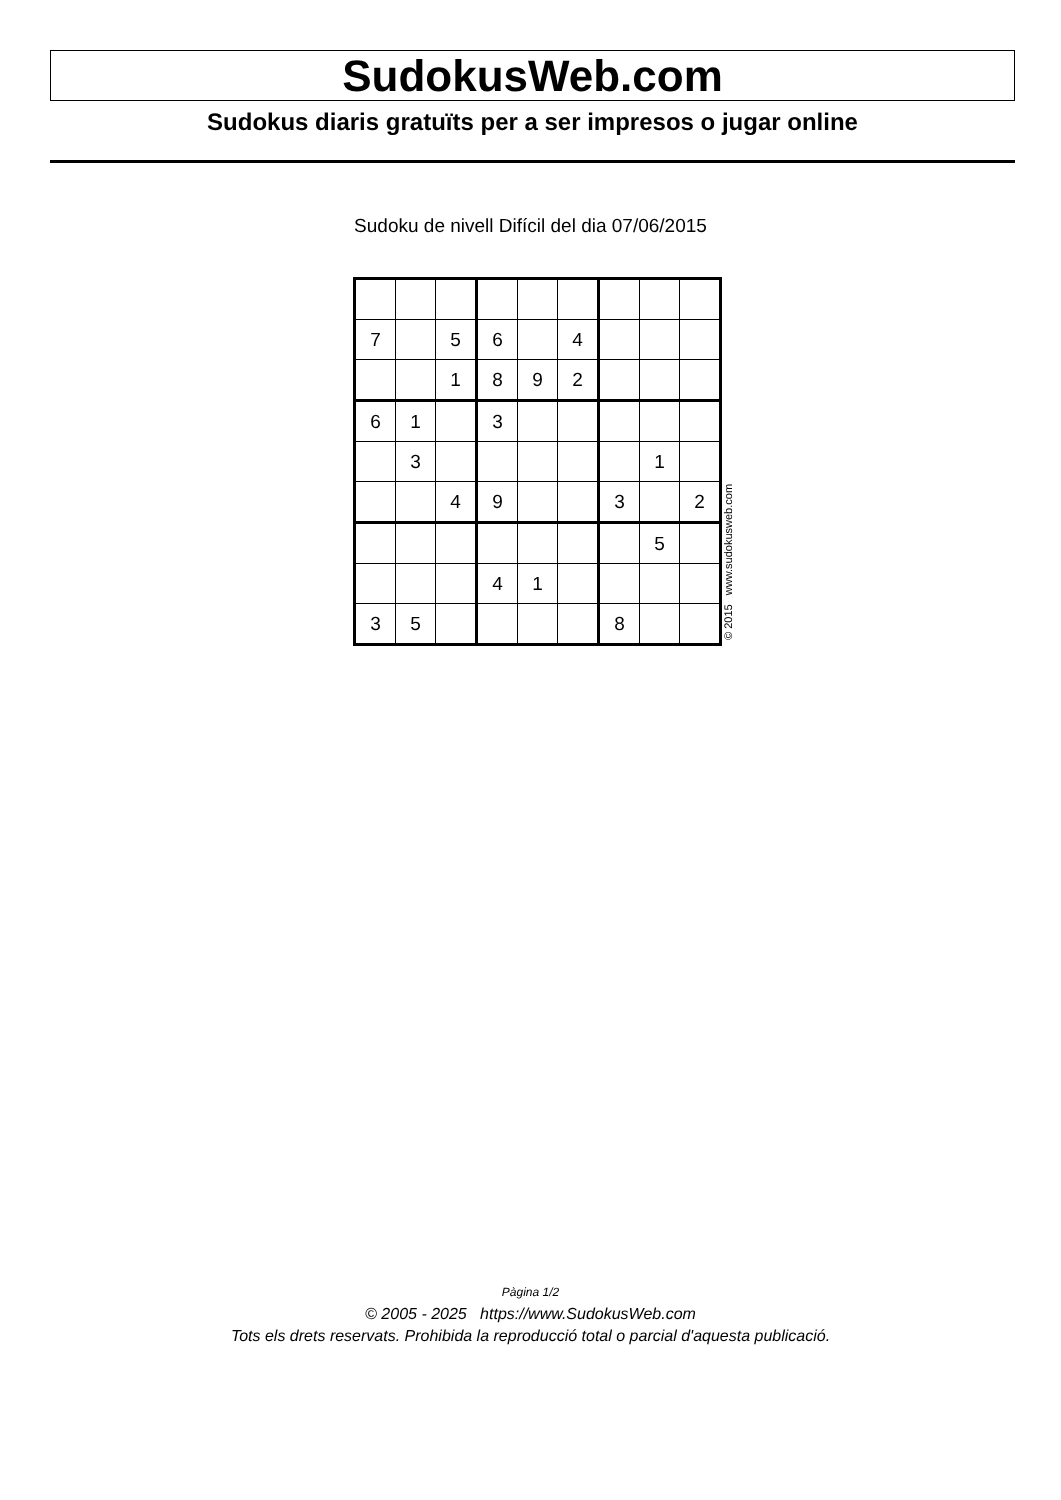SudokusWeb.com
Sudokus diaris gratuïts per a ser impresos o jugar online
Sudoku de nivell Difícil del dia 07/06/2015
| 7 | | 5 | 6 | | 4 | | | |
| | | 1 | 8 | 9 | 2 | | | |
| 6 | 1 | | 3 | | | | | |
| | 3 | | | | | | 1 | |
| | | 4 | 9 | | | 3 | | 2 |
| | | | | | | | 5 | |
| | | | 4 | 1 | | | | |
| 3 | 5 | | | | | 8 | | |
© 2015 www.sudokusweb.com
Pàgina 1/2
© 2005 - 2025 https://www.SudokusWeb.com
Tots els drets reservats. Prohibida la reproducció total o parcial d'aquesta publicació.